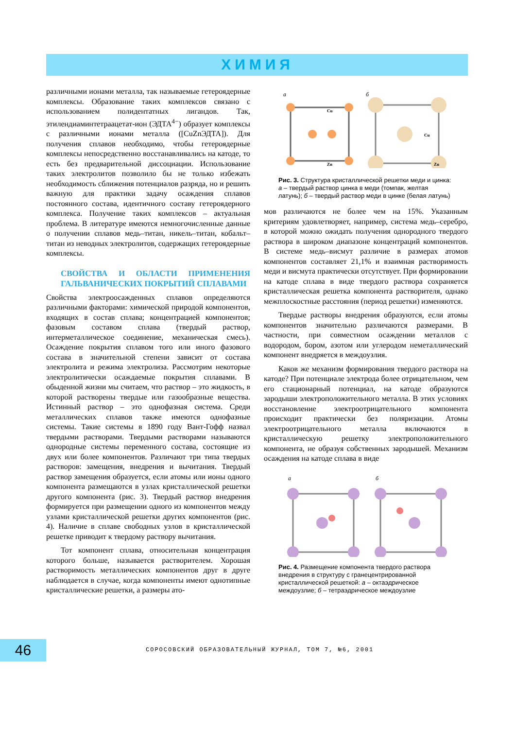ХИМИЯ
различными ионами металла, так называемые гетероядерные комплексы. Образование таких комплексов связано с использованием полидентатных лигандов. Так, этилендиаминтетраацетат-ион (ЭДТА<sup>4−</sup>) образует комплексы с различными ионами металла ([CuZnЭДТА]). Для получения сплавов необходимо, чтобы гетероядерные комплексы непосредственно восстанавливались на катоде, то есть без предварительной диссоциации. Использование таких электролитов позволило бы не только избежать необходимость сближения потенциалов разряда, но и решить важную для практики задачу осаждения сплавов постоянного состава, идентичного составу гетероядерного комплекса. Получение таких комплексов – актуальная проблема. В литературе имеются немногочисленные данные о получении сплавов медь–титан, никель–титан, кобальт–титан из неводных электролитов, содержащих гетероядерные комплексы.
СВОЙСТВА И ОБЛАСТИ ПРИМЕНЕНИЯ ГАЛЬВАНИЧЕСКИХ ПОКРЫТИЙ СПЛАВАМИ
Свойства электроосажденных сплавов определяются различными факторами: химической природой компонентов, входящих в состав сплава; концентрацией компонентов; фазовым составом сплава (твердый раствор, интерметаллическое соединение, механическая смесь). Осаждение покрытия сплавом того или иного фазового состава в значительной степени зависит от состава электролита и режима электролиза. Рассмотрим некоторые электролитически осаждаемые покрытия сплавами. В обыденной жизни мы считаем, что раствор – это жидкость, в которой растворены твердые или газообразные вещества. Истинный раствор – это однофазная система. Среди металлических сплавов также имеются однофазные системы. Такие системы в 1890 году Вант-Гофф назвал твердыми растворами. Твердыми растворами называются однородные системы переменного состава, состоящие из двух или более компонентов. Различают три типа твердых растворов: замещения, внедрения и вычитания. Твердый раствор замещения образуется, если атомы или ионы одного компонента размещаются в узлах кристаллической решетки другого компонента (рис. 3). Твердый раствор внедрения формируется при размещении одного из компонентов между узлами кристаллической решетки других компонентов (рис. 4). Наличие в сплаве свободных узлов в кристаллической решетке приводит к твердому раствору вычитания.
Тот компонент сплава, относительная концентрация которого больше, называется растворителем. Хорошая растворимость металлических компонентов друг в друге наблюдается в случае, когда компоненты имеют однотипные кристаллические решетки, а размеры ато-
а
Cu
Zn
б
Cu
Zn
Рис. 3. Структура кристаллической решетки меди и цинка: а – твердый раствор цинка в меди (томпак, желтая латунь); б – твердый раствор меди в цинке (белая латунь)
мов различаются не более чем на 15%. Указанным критериям удовлетворяет, например, система медь–серебро, в которой можно ожидать получения однородного твердого раствора в широком диапазоне концентраций компонентов. В системе медь–висмут различие в размерах атомов компонентов составляет 21,1% и взаимная растворимость меди и висмута практически отсутствует. При формировании на катоде сплава в виде твердого раствора сохраняется кристаллическая решетка компонента растворителя, однако межплоскостные расстояния (период решетки) изменяются.
Твердые растворы внедрения образуются, если атомы компонентов значительно различаются размерами. В частности, при совместном осаждении металлов с водородом, бором, азотом или углеродом неметаллический компонент внедряется в междоузлия.
Каков же механизм формирования твердого раствора на катоде? При потенциале электрода более отрицательном, чем его стационарный потенциал, на катоде образуются зародыши электроположительного металла. В этих условиях восстановление электроотрицательного компонента происходит практически без поляризации. Атомы электроотрицательного металла включаются в кристаллическую решетку электроположительного компонента, не образуя собственных зародышей. Механизм осаждения на катоде сплава в виде
а
б
Рис. 4. Размещение компонента твердого раствора внедрения в структуру с гранецентрированной кристаллической решеткой: а – октаэдрическое междоузлие; б – тетраэдрическое междоузлие
46
СОРОСОВСКИЙ ОБРАЗОВАТЕЛЬНЫЙ ЖУРНАЛ, ТОМ 7, №6, 2001